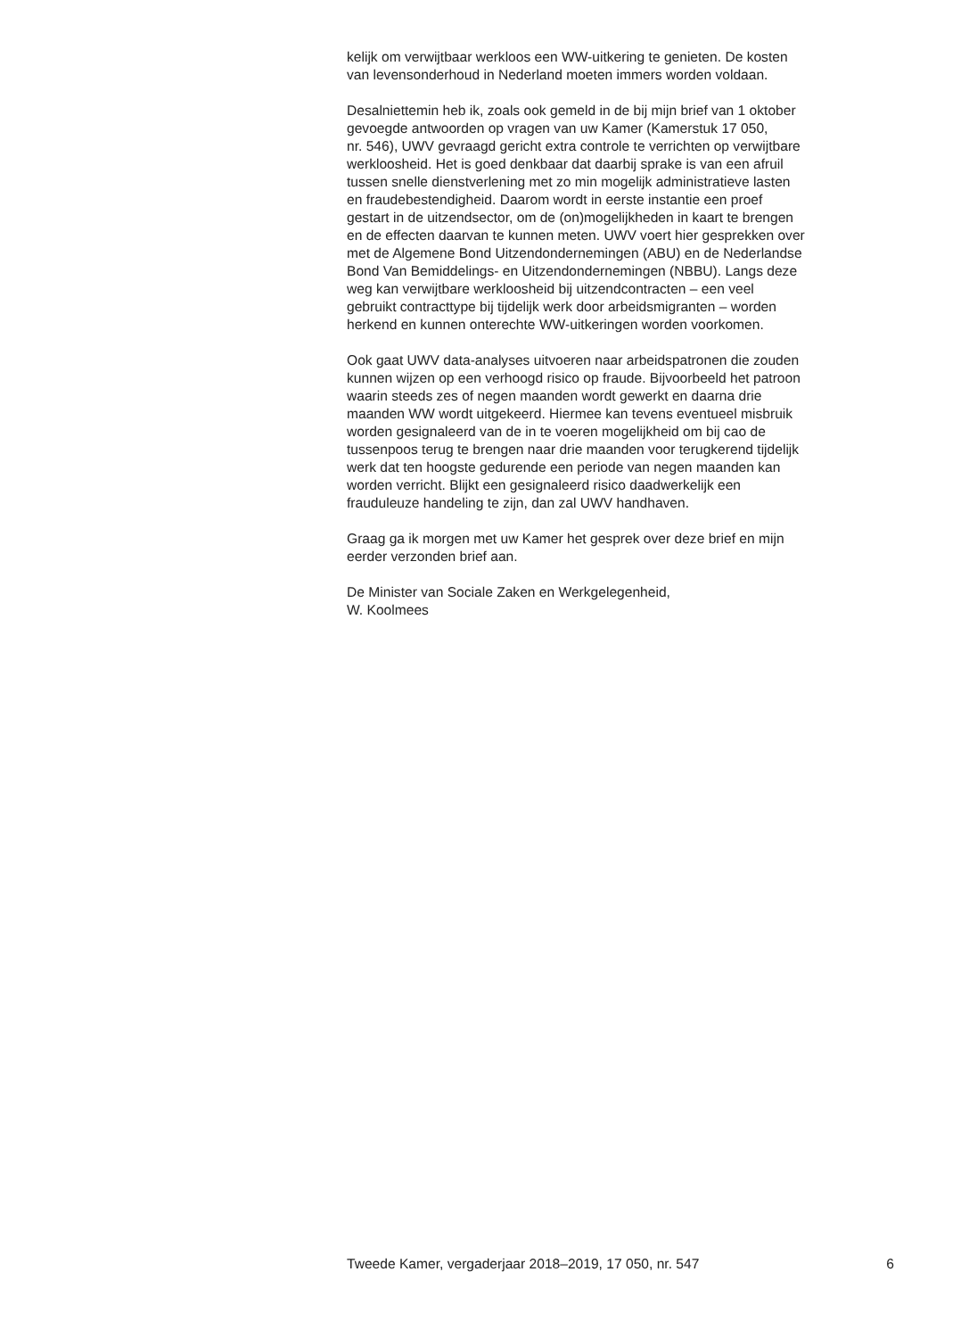kelijk om verwijtbaar werkloos een WW-uitkering te genieten. De kosten
van levensonderhoud in Nederland moeten immers worden voldaan.
Desalniettemin heb ik, zoals ook gemeld in de bij mijn brief van 1 oktober
gevoegde antwoorden op vragen van uw Kamer (Kamerstuk 17 050,
nr. 546), UWV gevraagd gericht extra controle te verrichten op verwijtbare
werkloosheid. Het is goed denkbaar dat daarbij sprake is van een afruil
tussen snelle dienstverlening met zo min mogelijk administratieve lasten
en fraudebestendigheid. Daarom wordt in eerste instantie een proef
gestart in de uitzendsector, om de (on)mogelijkheden in kaart te brengen
en de effecten daarvan te kunnen meten. UWV voert hier gesprekken over
met de Algemene Bond Uitzendondernemingen (ABU) en de Nederlandse
Bond Van Bemiddelings- en Uitzendondernemingen (NBBU). Langs deze
weg kan verwijtbare werkloosheid bij uitzendcontracten – een veel
gebruikt contracttype bij tijdelijk werk door arbeidsmigranten – worden
herkend en kunnen onterechte WW-uitkeringen worden voorkomen.
Ook gaat UWV data-analyses uitvoeren naar arbeidspatronen die zouden
kunnen wijzen op een verhoogd risico op fraude. Bijvoorbeeld het patroon
waarin steeds zes of negen maanden wordt gewerkt en daarna drie
maanden WW wordt uitgekeerd. Hiermee kan tevens eventueel misbruik
worden gesignaleerd van de in te voeren mogelijkheid om bij cao de
tussenpoos terug te brengen naar drie maanden voor terugkerend tijdelijk
werk dat ten hoogste gedurende een periode van negen maanden kan
worden verricht. Blijkt een gesignaleerd risico daadwerkelijk een
frauduleuze handeling te zijn, dan zal UWV handhaven.
Graag ga ik morgen met uw Kamer het gesprek over deze brief en mijn
eerder verzonden brief aan.
De Minister van Sociale Zaken en Werkgelegenheid,
W. Koolmees
Tweede Kamer, vergaderjaar 2018–2019, 17 050, nr. 547 6